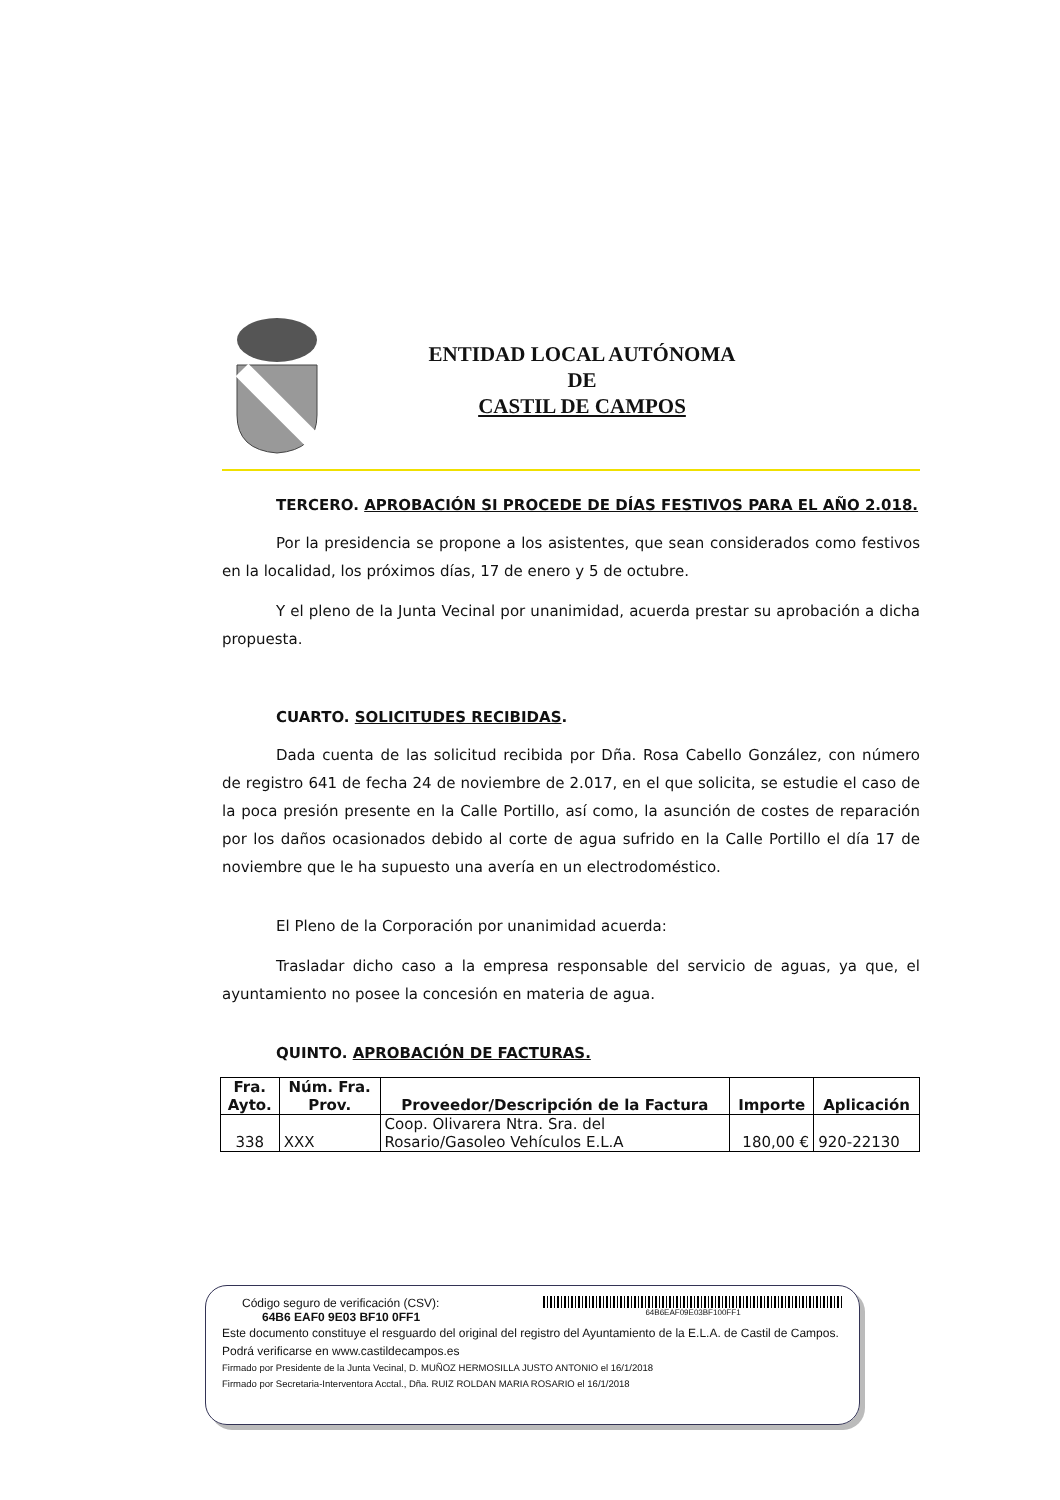ENTIDAD LOCAL AUTÓNOMA
DE
CASTIL DE CAMPOS
TERCERO. APROBACIÓN SI PROCEDE DE DÍAS FESTIVOS PARA EL AÑO 2.018.
Por la presidencia se propone a los asistentes, que sean considerados como festivos en la localidad, los próximos días, 17 de enero y 5 de octubre.
Y el pleno de la Junta Vecinal por unanimidad, acuerda prestar su aprobación a dicha propuesta.
CUARTO. SOLICITUDES RECIBIDAS.
Dada cuenta de las solicitud recibida por Dña. Rosa Cabello González, con número de registro 641 de fecha 24 de noviembre de 2.017, en el que solicita, se estudie el caso de la poca presión presente en la Calle Portillo, así como, la asunción de costes de reparación por los daños ocasionados debido al corte de agua sufrido en la Calle Portillo el día 17 de noviembre que le ha supuesto una avería en un electrodoméstico.
El Pleno de la Corporación por unanimidad acuerda:
Trasladar dicho caso a la empresa responsable del servicio de aguas, ya que, el ayuntamiento no posee la concesión en materia de agua.
QUINTO. APROBACIÓN DE FACTURAS.
| Fra. Ayto. | Núm. Fra. Prov. | Proveedor/Descripción de la Factura | Importe | Aplicación |
| --- | --- | --- | --- | --- |
| 338 | XXX | Coop. Olivarera Ntra. Sra. del Rosario/Gasoleo Vehículos E.L.A | 180,00 € | 920-22130 |
Código seguro de verificación (CSV):
64B6 EAF0 9E03 BF10 0FF1
64B6EAF09E03BF100FF1
Este documento constituye el resguardo del original del registro del Ayuntamiento de la E.L.A. de Castil de Campos. Podrá verificarse en www.castildecampos.es
Firmado por Presidente de la Junta Vecinal, D. MUÑOZ HERMOSILLA JUSTO ANTONIO el 16/1/2018
Firmado por Secretaria-Interventora Acctal., Dña. RUIZ ROLDAN MARIA ROSARIO el 16/1/2018